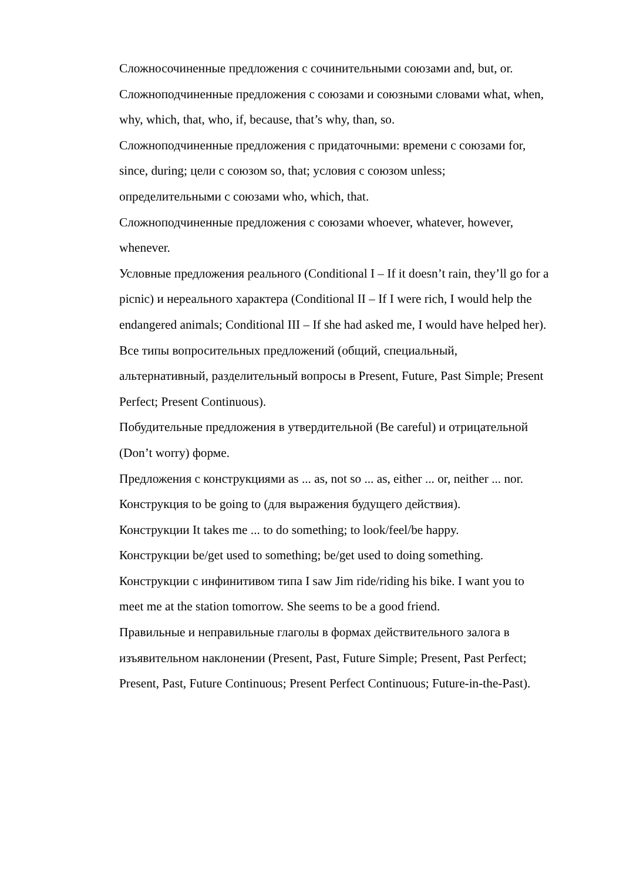Сложносочиненные предложения с сочинительными союзами and, but, or.
Сложноподчиненные предложения с союзами и союзными словами what, when, why, which, that, who, if, because, that’s why, than, so.
Сложноподчиненные предложения с придаточными: времени с союзами for, since, during; цели с союзом so, that; условия с союзом unless; определительными с союзами who, which, that.
Сложноподчиненные предложения с союзами whoever, whatever, however, whenever.
Условные предложения реального (Conditional I – If it doesn’t rain, they’ll go for a picnic) и нереального характера (Conditional II – If I were rich, I would help the endangered animals; Conditional III – If she had asked me, I would have helped her).
Все типы вопросительных предложений (общий, специальный, альтернативный, разделительный вопросы в Present, Future, Past Simple; Present Perfect; Present Continuous).
Побудительные предложения в утвердительной (Be careful) и отрицательной (Don’t worry) форме.
Предложения с конструкциями as ... as, not so ... as, either ... or, neither ... nor.
Конструкция to be going to (для выражения будущего действия).
Конструкции It takes me ... to do something; to look/feel/be happy.
Конструкции be/get used to something; be/get used to doing something.
Конструкции с инфинитивом типа I saw Jim ride/riding his bike. I want you to meet me at the station tomorrow. She seems to be a good friend.
Правильные и неправильные глаголы в формах действительного залога в изъявительном наклонении (Present, Past, Future Simple; Present, Past Perfect; Present, Past, Future Continuous; Present Perfect Continuous; Future-in-the-Past).